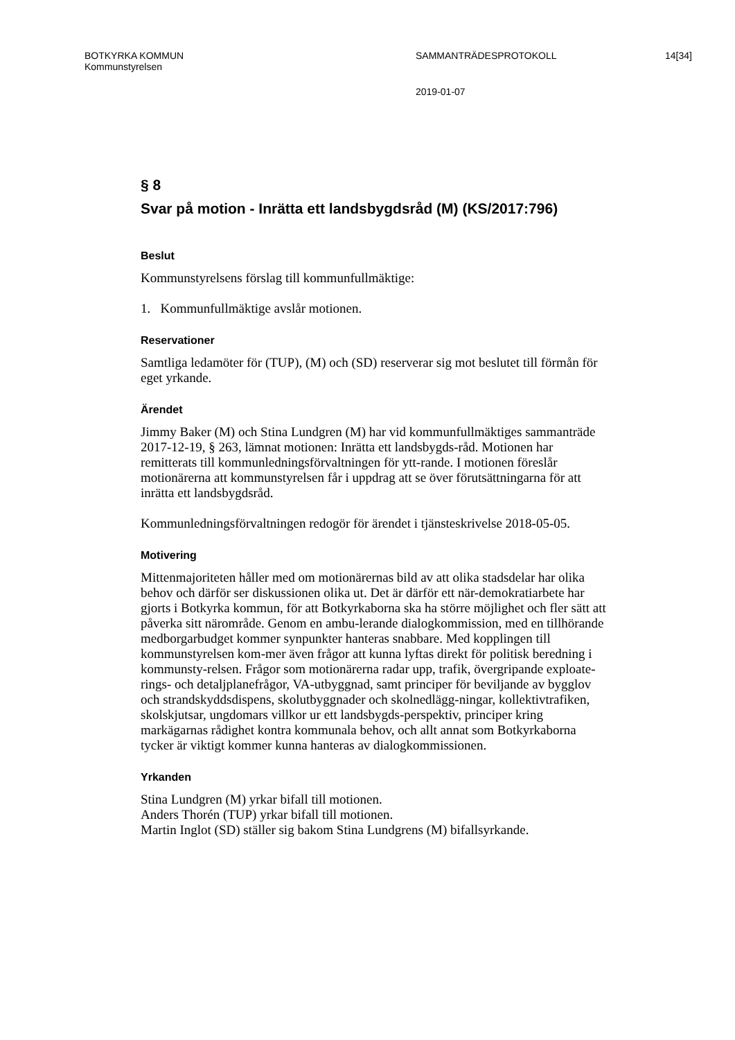BOTKYRKA KOMMUN
Kommunstyrelsen
SAMMANTRÄDESPROTOKOLL 14[34]
2019-01-07
§ 8
Svar på motion - Inrätta ett landsbygdsråd (M) (KS/2017:796)
Beslut
Kommunstyrelsens förslag till kommunfullmäktige:
1. Kommunfullmäktige avslår motionen.
Reservationer
Samtliga ledamöter för (TUP), (M) och (SD) reserverar sig mot beslutet till förmån för eget yrkande.
Ärendet
Jimmy Baker (M) och Stina Lundgren (M) har vid kommunfullmäktiges sammanträde 2017-12-19, § 263, lämnat motionen: Inrätta ett landsbygds-råd. Motionen har remitterats till kommunledningsförvaltningen för ytt-rande. I motionen föreslår motionärerna att kommunstyrelsen får i uppdrag att se över förutsättningarna för att inrätta ett landsbygdsråd.
Kommunledningsförvaltningen redogör för ärendet i tjänsteskrivelse 2018-05-05.
Motivering
Mittenmajoriteten håller med om motionärernas bild av att olika stadsdelar har olika behov och därför ser diskussionen olika ut. Det är därför ett när-demokratiarbete har gjorts i Botkyrka kommun, för att Botkyrkaborna ska ha större möjlighet och fler sätt att påverka sitt närområde. Genom en ambu-lerande dialogkommission, med en tillhörande medborgarbudget kommer synpunkter hanteras snabbare. Med kopplingen till kommunstyrelsen kom-mer även frågor att kunna lyftas direkt för politisk beredning i kommunsty-relsen. Frågor som motionärerna radar upp, trafik, övergripande exploate-rings- och detaljplanefrågor, VA-utbyggnad, samt principer för beviljande av bygglov och strandskyddsdispens, skolutbyggnader och skolnedlägg-ningar, kollektivtrafiken, skolskjutsar, ungdomars villkor ur ett landsbygds-perspektiv, principer kring markägarnas rådighet kontra kommunala behov, och allt annat som Botkyrkaborna tycker är viktigt kommer kunna hanteras av dialogkommissionen.
Yrkanden
Stina Lundgren (M) yrkar bifall till motionen.
Anders Thorén (TUP) yrkar bifall till motionen.
Martin Inglot (SD) ställer sig bakom Stina Lundgrens (M) bifallsyrkande.